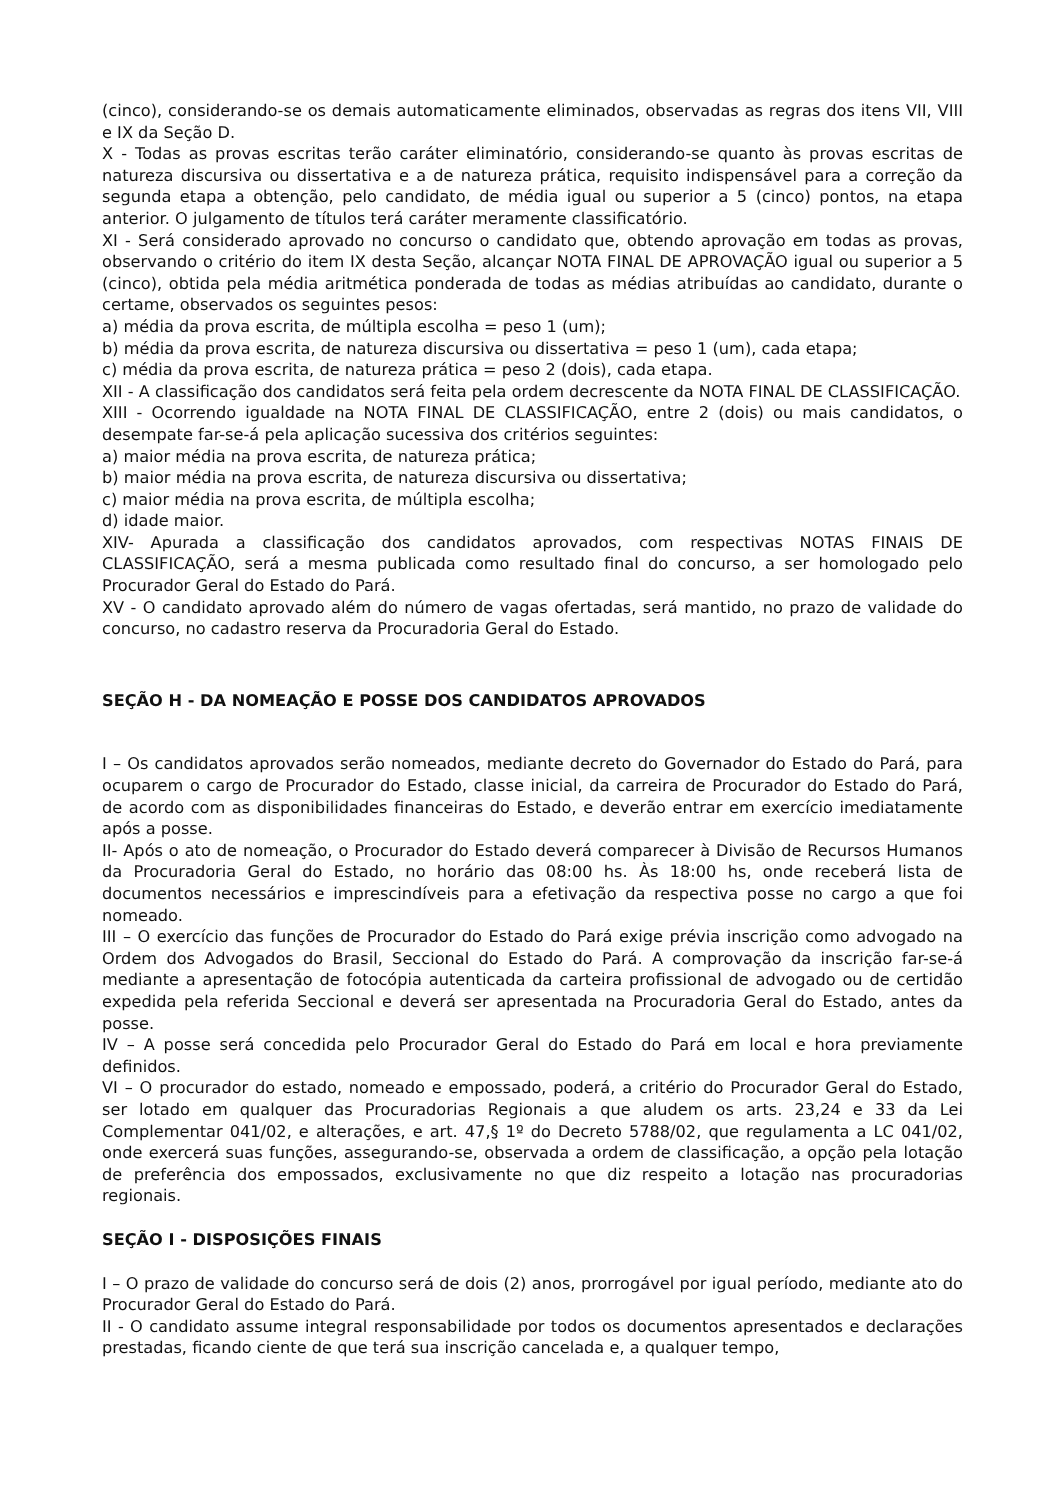(cinco), considerando-se os demais automaticamente eliminados, observadas as regras dos itens VII, VIII e IX da Seção D.
X - Todas as provas escritas terão caráter eliminatório, considerando-se quanto às provas escritas de natureza discursiva ou dissertativa e a de natureza prática, requisito indispensável para a correção da segunda etapa a obtenção, pelo candidato, de média igual ou superior a 5 (cinco) pontos, na etapa anterior. O julgamento de títulos terá caráter meramente classificatório.
XI - Será considerado aprovado no concurso o candidato que, obtendo aprovação em todas as provas, observando o critério do item IX desta Seção, alcançar NOTA FINAL DE APROVAÇÃO igual ou superior a 5 (cinco), obtida pela média aritmética ponderada de todas as médias atribuídas ao candidato, durante o certame, observados os seguintes pesos:
a) média da prova escrita, de múltipla escolha = peso 1 (um);
b) média da prova escrita, de natureza discursiva ou dissertativa = peso 1 (um), cada etapa;
c) média da prova escrita, de natureza prática = peso 2 (dois), cada etapa.
XII - A classificação dos candidatos será feita pela ordem decrescente da NOTA FINAL DE CLASSIFICAÇÃO.
XIII - Ocorrendo igualdade na NOTA FINAL DE CLASSIFICAÇÃO, entre 2 (dois) ou mais candidatos, o desempate far-se-á pela aplicação sucessiva dos critérios seguintes:
a) maior média na prova escrita, de natureza prática;
b) maior média na prova escrita, de natureza discursiva ou dissertativa;
c) maior média na prova escrita, de múltipla escolha;
d) idade maior.
XIV- Apurada a classificação dos candidatos aprovados, com respectivas NOTAS FINAIS DE CLASSIFICAÇÃO, será a mesma publicada como resultado final do concurso, a ser homologado pelo Procurador Geral do Estado do Pará.
XV - O candidato aprovado além do número de vagas ofertadas, será mantido, no prazo de validade do concurso, no cadastro reserva da Procuradoria Geral do Estado.
SEÇÃO H - DA NOMEAÇÃO E POSSE DOS CANDIDATOS APROVADOS
I – Os candidatos aprovados serão nomeados, mediante decreto do Governador do Estado do Pará, para ocuparem o cargo de Procurador do Estado, classe inicial, da carreira de Procurador do Estado do Pará, de acordo com as disponibilidades financeiras do Estado, e deverão entrar em exercício imediatamente após a posse.
II- Após o ato de nomeação, o Procurador do Estado deverá comparecer à Divisão de Recursos Humanos da Procuradoria Geral do Estado, no horário das 08:00 hs. Às 18:00 hs, onde receberá lista de documentos necessários e imprescindíveis para a efetivação da respectiva posse no cargo a que foi nomeado.
III – O exercício das funções de Procurador do Estado do Pará exige prévia inscrição como advogado na Ordem dos Advogados do Brasil, Seccional do Estado do Pará. A comprovação da inscrição far-se-á mediante a apresentação de fotocópia autenticada da carteira profissional de advogado ou de certidão expedida pela referida Seccional e deverá ser apresentada na Procuradoria Geral do Estado, antes da posse.
IV – A posse será concedida pelo Procurador Geral do Estado do Pará em local e hora previamente definidos.
VI – O procurador do estado, nomeado e empossado, poderá, a critério do Procurador Geral do Estado, ser lotado em qualquer das Procuradorias Regionais a que aludem os arts. 23,24 e 33 da Lei Complementar 041/02, e alterações, e art. 47,§ 1º do Decreto 5788/02, que regulamenta a LC 041/02, onde exercerá suas funções, assegurando-se, observada a ordem de classificação, a opção pela lotação de preferência dos empossados, exclusivamente no que diz respeito a lotação nas procuradorias regionais.
SEÇÃO I - DISPOSIÇÕES FINAIS
I – O prazo de validade do concurso será de dois (2) anos, prorrogável por igual período, mediante ato do Procurador Geral do Estado do Pará.
II - O candidato assume integral responsabilidade por todos os documentos apresentados e declarações prestadas, ficando ciente de que terá sua inscrição cancelada e, a qualquer tempo,